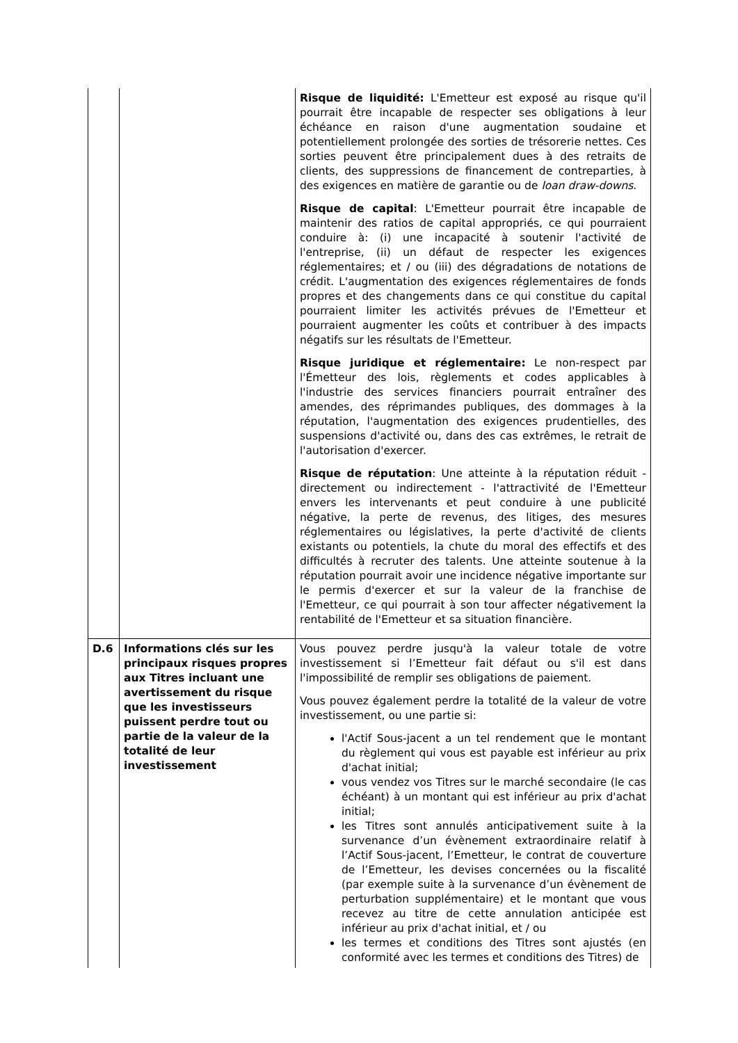| | | Risque de liquidité: L'Emetteur est exposé au risque qu'il pourrait être incapable de respecter ses obligations à leur échéance en raison d'une augmentation soudaine et potentiellement prolongée des sorties de trésorerie nettes. Ces sorties peuvent être principalement dues à des retraits de clients, des suppressions de financement de contreparties, à des exigences en matière de garantie ou de loan draw-downs . Risque de capital : L'Emetteur pourrait être incapable de maintenir des ratios de capital appropriés, ce qui pourraient conduire à: (i) une incapacité à soutenir l'activité de l'entreprise, (ii) un défaut de respecter les exigences réglementaires; et / ou (iii) des dégradations de notations de crédit. L'augmentation des exigences réglementaires de fonds propres et des changements dans ce qui constitue du capital pourraient limiter les activités prévues de l'Emetteur et pourraient augmenter les coûts et contribuer à des impacts négatifs sur les résultats de l'Emetteur. Risque juridique et réglementaire: Le non-respect par l'Émetteur des lois, règlements et codes applicables à l'industrie des services financiers pourrait entraîner des amendes, des réprimandes publiques, des dommages à la réputation, l'augmentation des exigences prudentielles, des suspensions d'activité ou, dans des cas extrêmes, le retrait de l'autorisation d'exercer. Risque de réputation : Une atteinte à la réputation réduit - directement ou indirectement - l'attractivité de l'Emetteur envers les intervenants et peut conduire à une publicité négative, la perte de revenus, des litiges, des mesures réglementaires ou législatives, la perte d'activité de clients existants ou potentiels, la chute du moral des effectifs et des difficultés à recruter des talents. Une atteinte soutenue à la réputation pourrait avoir une incidence négative importante sur le permis d'exercer et sur la valeur de la franchise de l'Emetteur, ce qui pourrait à son tour affecter négativement la rentabilité de l'Emetteur et sa situation financière. |
| D.6 | Informations clés sur les principaux risques propres aux Titres incluant une avertissement du risque que les investisseurs puissent perdre tout ou partie de la valeur de la totalité de leur investissement | Vous pouvez perdre jusqu'à la valeur totale de votre investissement si l’Emetteur fait défaut ou s'il est dans l'impossibilité de remplir ses obligations de paiement. Vous pouvez également perdre la totalité de la valeur de votre investissement, ou une partie si: l'Actif Sous-jacent a un tel rendement que le montant du règlement qui vous est payable est inférieur au prix d'achat initial; vous vendez vos Titres sur le marché secondaire (le cas échéant) à un montant qui est inférieur au prix d'achat initial; les Titres sont annulés anticipativement suite à la survenance d’un évènement extraordinaire relatif à l’Actif Sous-jacent, l’Emetteur, le contrat de couverture de l’Emetteur, les devises concernées ou la fiscalité (par exemple suite à la survenance d’un évènement de perturbation supplémentaire) et le montant que vous recevez au titre de cette annulation anticipée est inférieur au prix d'achat initial, et / ou les termes et conditions des Titres sont ajustés (en conformité avec les termes et conditions des Titres) de |